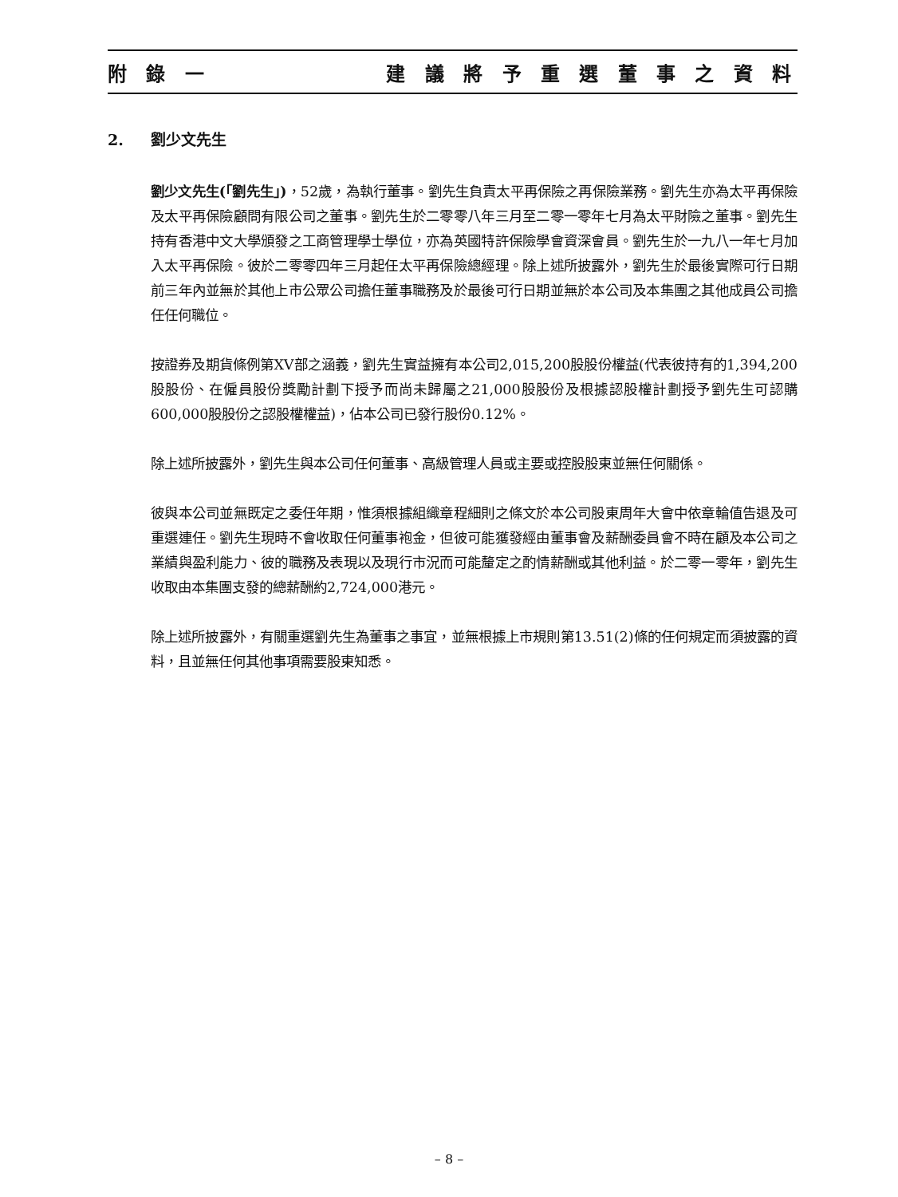附 錄 一 建 議 將 予 重 選 董 事 之 資 料
2. 劉少文先生
劉少文先生(「劉先生」)，52歲，為執行董事。劉先生負責太平再保險之再保險業務。劉先生亦為太平再保險及太平再保險顧問有限公司之董事。劉先生於二零零八年三月至二零一零年七月為太平財險之董事。劉先生持有香港中文大學頒發之工商管理學士學位，亦為英國特許保險學會資深會員。劉先生於一九八一年七月加入太平再保險。彼於二零零四年三月起任太平再保險總經理。除上述所披露外，劉先生於最後實際可行日期前三年內並無於其他上市公眾公司擔任董事職務及於最後可行日期並無於本公司及本集團之其他成員公司擔任任何職位。
按證券及期貨條例第XV部之涵義，劉先生實益擁有本公司2,015,200股股份權益(代表彼持有的1,394,200股股份、在僱員股份獎勵計劃下授予而尚未歸屬之21,000股股份及根據認股權計劃授予劉先生可認購600,000股股份之認股權權益)，佔本公司已發行股份0.12%。
除上述所披露外，劉先生與本公司任何董事、高級管理人員或主要或控股股東並無任何關係。
彼與本公司並無既定之委任年期，惟須根據組織章程細則之條文於本公司股東周年大會中依章輪值告退及可重選連任。劉先生現時不會收取任何董事袍金，但彼可能獲發經由董事會及薪酬委員會不時在顧及本公司之業績與盈利能力、彼的職務及表現以及現行市況而可能釐定之酌情薪酬或其他利益。於二零一零年，劉先生收取由本集團支發的總薪酬約2,724,000港元。
除上述所披露外，有關重選劉先生為董事之事宜，並無根據上市規則第13.51(2)條的任何規定而須披露的資料，且並無任何其他事項需要股東知悉。
– 8 –